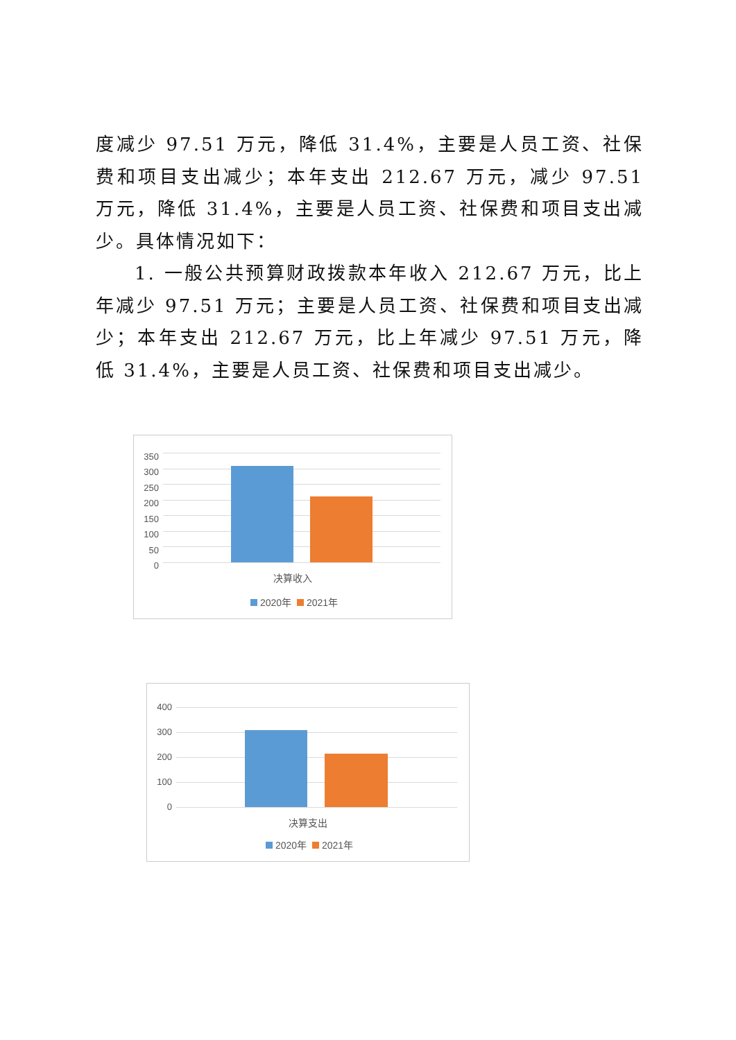度减少 97.51 万元，降低 31.4%，主要是人员工资、社保费和项目支出减少；本年支出 212.67 万元，减少 97.51 万元，降低 31.4%，主要是人员工资、社保费和项目支出减少。具体情况如下：
1. 一般公共预算财政拨款本年收入 212.67 万元，比上年减少 97.51 万元；主要是人员工资、社保费和项目支出减少；本年支出 212.67 万元，比上年减少 97.51 万元，降低 31.4%，主要是人员工资、社保费和项目支出减少。
350
300
250
200
150
100
50
0
决算收入
2020年 2021年
400
300
200
100
0
决算支出
2020年 2021年